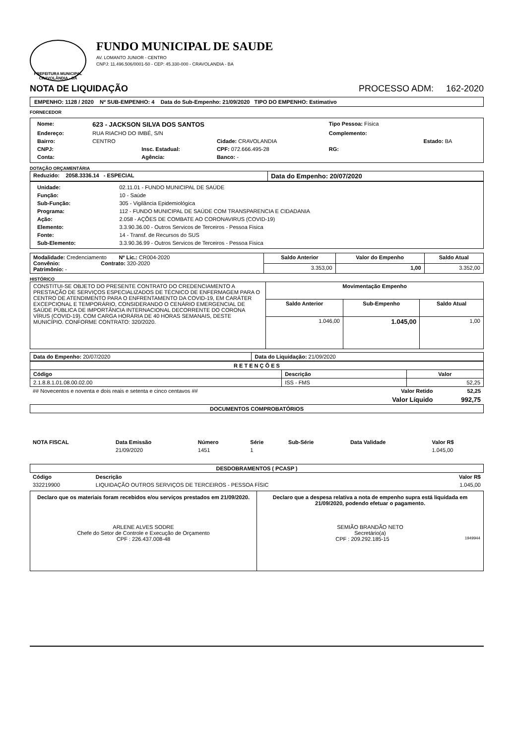PREFEITURA MUNICIPAL CRAVOLÂNDIA - BA
FUNDO MUNICIPAL DE SAUDE
AV. LOMANTO JUNIOR - CENTRO
CNPJ: 11.496.506/0001-50 - CEP: 45.330-000 - CRAVOLANDIA - BA
NOTA DE LIQUIDAÇÃO PROCESSO ADM: 162-2020
EMPENHO: 1128 / 2020 Nº SUB-EMPENHO: 4 Data do Sub-Empenho: 21/09/2020 TIPO DO EMPENHO: Estimativo
FORNECEDOR
| Nome: | 623 - JACKSON SILVA DOS SANTOS | | | Tipo Pessoa: Física | |
| Endereço: | RUA RIACHO DO IMBÉ, S/N | | | Complemento: | |
| Bairro: | CENTRO | | Cidade: CRAVOLANDIA | | Estado: BA |
| CNPJ: | | Insc. Estadual: | CPF: 072.666.495-28 | RG: | |
| Conta: | | Agência: | Banco: - | | |
DOTAÇÃO ORÇAMENTÁRIA
| Reduzido: 2058.3336.14 - ESPECIAL | Data do Empenho: 20/07/2020 |
| Unidade: | 02.11.01 - FUNDO MUNICIPAL DE SAÚDE |
| Função: | 10 - Saúde |
| Sub-Função: | 305 - Vigilância Epidemiológica |
| Programa: | 112 - FUNDO MUNICIPAL DE SAÚDE COM TRANSPARENCIA E CIDADANIA |
| Ação: | 2.058 - AÇÕES DE COMBATE AO CORONAVIRUS (COVID-19) |
| Elemento: | 3.3.90.36.00 - Outros Servicos de Terceiros - Pessoa Fisica |
| Fonte: | 14 - Transf. de Recursos do SUS |
| Sub-Elemento: | 3.3.90.36.99 - Outros Servicos de Terceiros - Pessoa Fisica |
| Modalidade: Credenciamento Nº Lic.: CR004-2020 Convênio: Contrato: 320-2020 Patrimônio: - | Saldo Anterior | Valor do Empenho | Saldo Atual |
| | 3.353,00 | 1,00 | 3.352,00 |
HISTÓRICO
| CONSTITUI-SE OBJETO DO PRESENTE CONTRATO DO CREDENCIAMENTO A PRESTAÇÃO DE SERVIÇOS ESPECIALIZADOS DE TÉCNICO DE ENFERMAGEM PARA O CENTRO DE ATENDIMENTO PARA O ENFRENTAMENTO DA COVID-19, EM CARÁTER EXCEPCIONAL E TEMPORÁRIO, CONSIDERANDO O CENÁRIO EMERGENCIAL DE SAÚDE PÚBLICA DE IMPORTÂNCIA INTERNACIONAL DECORRENTE DO CORONA VÍRUS (COVID-19). COM CARGA HORÁRIA DE 40 HORAS SEMANAIS, DESTE MUNICÍPIO. CONFORME CONTRATO: 320/2020. | Movimentação Empenho | | |
| | Saldo Anterior | Sub-Empenho | Saldo Atual |
| | 1.046,00 | 1.045,00 | 1,00 |
| Data do Empenho: 20/07/2020 | Data do Liquidação: 21/09/2020 |
| R E T E N Ç Õ E S | | |
| --- | --- | --- |
| Código | Descrição | Valor |
| 2.1.8.8.1.01.08.00.02.00 | ISS - FMS | 52,25 |
| ## Novecentos e noventa e dois reais e setenta e cinco centavos ## | Valor Retido | 52,25 |
| | Valor Líquido | 992,75 |
| DOCUMENTOS COMPROBATÓRIOS |
| --- |
| NOTA FISCAL | Data Emissão | Número | Série | Sub-Série | Data Validade | Valor R$ |
| --- | --- | --- | --- | --- | --- | --- |
| | 21/09/2020 | 1451 | 1 | | | 1.045,00 |
| DESDOBRAMENTOS ( PCASP ) |
| --- |
| Código | Descrição | Valor R$ |
| --- | --- | --- |
| 332219900 | LIQUIDAÇÃO OUTROS SERVIÇOS DE TERCEIROS - PESSOA FÍSIC | 1.045,00 |
Declaro que os materiais foram recebidos e/ou serviços prestados em 21/09/2020.
ARLENE ALVES SODRE
Chefe do Setor de Controle e Execução de Orçamento
CPF : 226.437.008-48
Declaro que a despesa relativa a nota de empenho supra está liquidada em 21/09/2020, podendo efetuar o pagamento.
SEMIÃO BRANDÃO NETO
Secretário(a)
CPF : 209.292.185-15 1949944